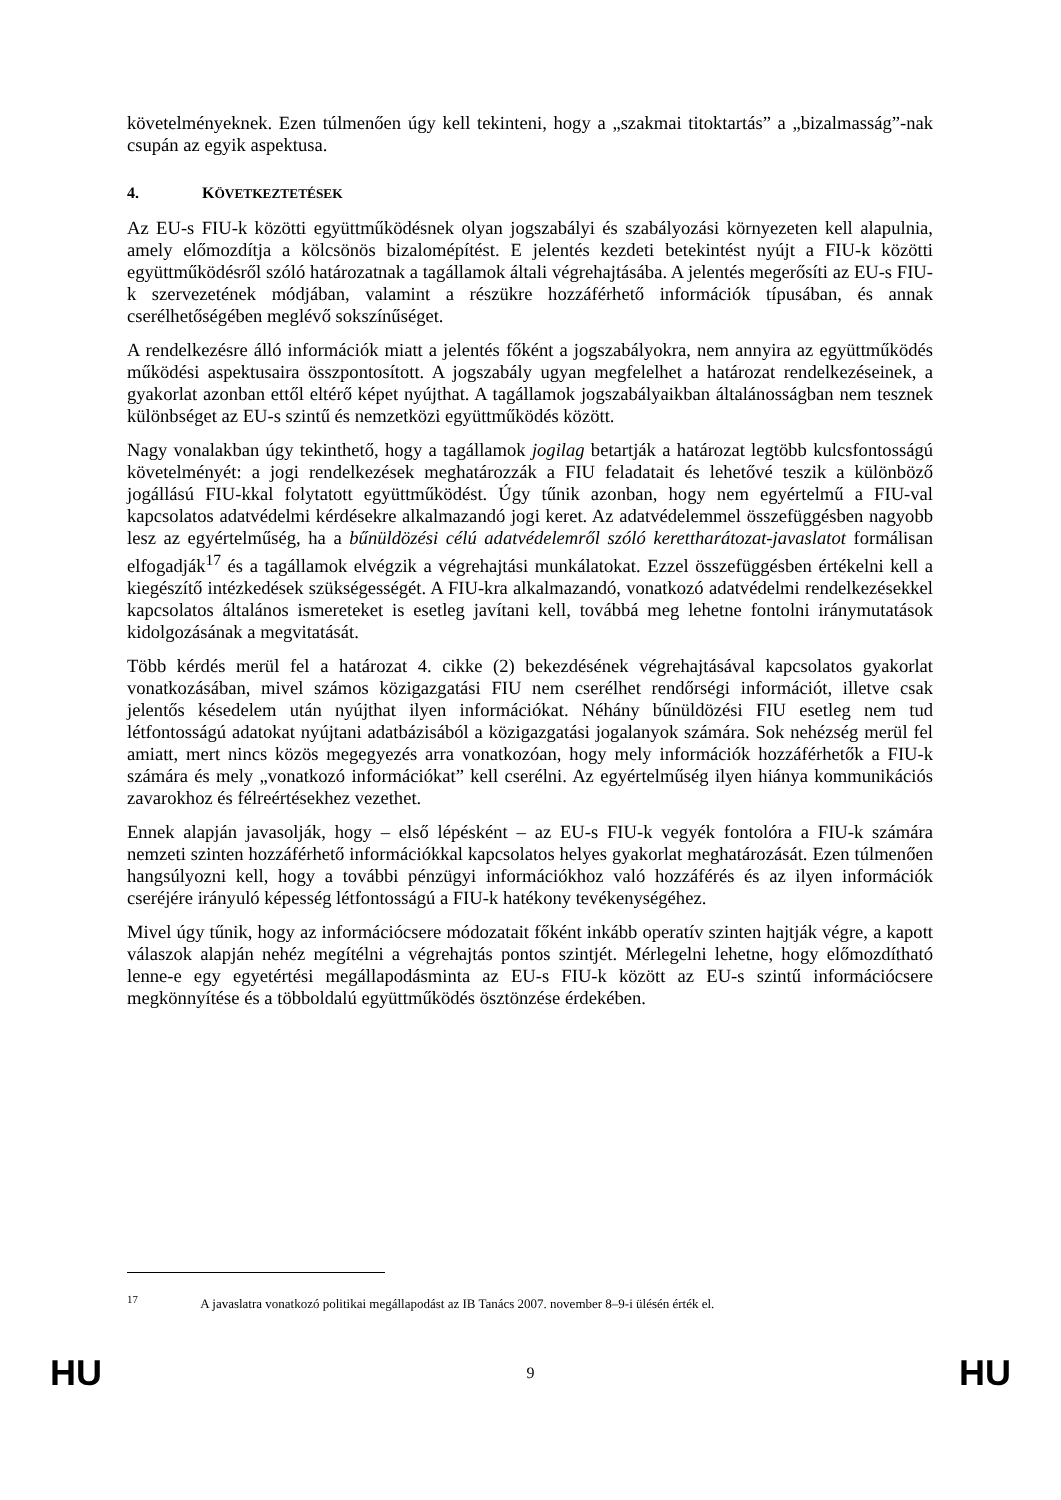követelményeknek. Ezen túlmenően úgy kell tekinteni, hogy a „szakmai titoktartás” a „bizalmasság”-nak csupán az egyik aspektusa.
4. KÖVETKEZTETÉSEK
Az EU-s FIU-k közötti együttműködésnek olyan jogszabályi és szabályozási környezeten kell alapulnia, amely előmozdítja a kölcsönös bizalomépítést. E jelentés kezdeti betekintést nyújt a FIU-k közötti együttműködésről szóló határozatnak a tagállamok általi végrehajtásába. A jelentés megerősíti az EU-s FIU-k szervezetének módjában, valamint a részükre hozzáférhető információk típusában, és annak cserélhetőségében meglévő sokszínűséget.
A rendelkezésre álló információk miatt a jelentés főként a jogszabályokra, nem annyira az együttműködés működési aspektusaira összpontosított. A jogszabály ugyan megfelelhet a határozat rendelkezéseinek, a gyakorlat azonban ettől eltérő képet nyújthat. A tagállamok jogszabályaikban általánosságban nem tesznek különbséget az EU-s szintű és nemzetközi együttműködés között.
Nagy vonalakban úgy tekinthető, hogy a tagállamok jogilag betartják a határozat legtöbb kulcsfontosságú követelményét: a jogi rendelkezések meghatározzák a FIU feladatait és lehetővé teszik a különböző jogállású FIU-kkal folytatott együttműködést. Úgy tűnik azonban, hogy nem egyértelmű a FIU-val kapcsolatos adatvédelmi kérdésekre alkalmazandó jogi keret. Az adatvédelemmel összefüggésben nagyobb lesz az egyértelműség, ha a bűnüldözési célú adatvédelemről szóló kerettharátozat-javaslatot formálisan elfogadják<sup>17</sup> és a tagállamok elvégzik a végrehajtási munkálatokat. Ezzel összefüggésben értékelni kell a kiegészítő intézkedések szükségességét. A FIU-kra alkalmazandó, vonatkozó adatvédelmi rendelkezésekkel kapcsolatos általános ismereteket is esetleg javítani kell, továbbá meg lehetne fontolni iránymutatások kidolgozásának a megvitatását.
Több kérdés merül fel a határozat 4. cikke (2) bekezdésének végrehajtásával kapcsolatos gyakorlat vonatkozásában, mivel számos közigazgatási FIU nem cserélhet rendőrségi információt, illetve csak jelentős késedelem után nyújthat ilyen információkat. Néhány bűnüldözési FIU esetleg nem tud létfontosságú adatokat nyújtani adatbázisából a közigazgatási jogalanyok számára. Sok nehézség merül fel amiatt, mert nincs közös megegyezés arra vonatkozóan, hogy mely információk hozzáférhetők a FIU-k számára és mely „vonatkozó információkat” kell cserélni. Az egyértelműség ilyen hiánya kommunikációs zavarokhoz és félreértésekhez vezethet.
Ennek alapján javasolják, hogy – első lépésként – az EU-s FIU-k vegyék fontolóra a FIU-k számára nemzeti szinten hozzáférhető információkkal kapcsolatos helyes gyakorlat meghatározását. Ezen túlmenően hangsúlyozni kell, hogy a további pénzügyi információkhoz való hozzáférés és az ilyen információk cseréjére irányuló képesség létfontosságú a FIU-k hatékony tevékenységéhez.
Mivel úgy tűnik, hogy az információcsere módozatait főként inkább operatív szinten hajtják végre, a kapott válaszok alapján nehéz megítélni a végrehajtás pontos szintjét. Mérlegelni lehetne, hogy előmozdítható lenne-e egy egyetértési megállapodásminta az EU-s FIU-k között az EU-s szintű információcsere megkönnyítése és a többoldalú együttműködés ösztönzése érdekében.
<sup>17</sup> A javaslatra vonatkozó politikai megállapodást az IB Tanács 2007. november 8–9-i ülésén érték el.
HU 9 HU